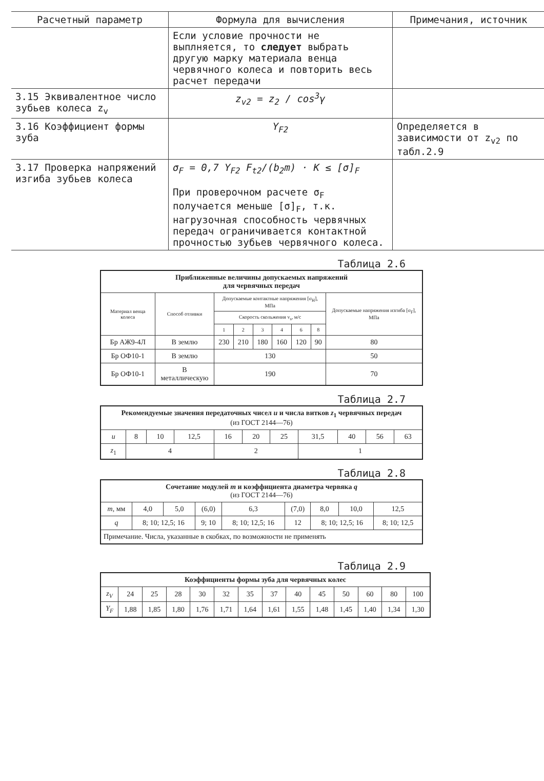| Расчетный параметр | Формула для вычисления | Примечания, источник |
| --- | --- | --- |
| | Если условие прочности не выплняется, то следует выбрать другую марку материала венца червячного колеса и повторить весь расчет передачи | |
| 3.15 Эквивалентное число зубьев колеса z<sub>v</sub> | z<sub>v2</sub> = z<sub>2</sub> / cos<sup>3</sup>γ | |
| 3.16 Коэффициент формы зуба | Y<sub>F2</sub> | Определяется в зависимости от z<sub>v2</sub> по табл.2.9 |
| 3.17 Проверка напряжений изгиба зубьев колеса | σ<sub>F</sub> = 0,7 Y<sub>F2</sub> F<sub>t2</sub>/(b<sub>2</sub>m) · K ≤ [σ]<sub>F</sub> При проверочном расчете σ<sub>F</sub> получается меньше [σ]<sub>F</sub>, т.к. нагрузочная способность червячных передач ограничивается контактной прочностью зубьев червячного колеса. | |
Таблица 2.6
| Приближенные величины допускаемых напряжений для червячных передач | | | | | | | | |
| --- | --- | --- | --- | --- | --- | --- | --- | --- |
| Материал венца колеса | Способ отливки | Допускаемые контактные напряжения [σ<sub>H</sub>], МПа | | | | | | Допускаемые напряжения изгиба [σ<sub>F</sub>], МПа |
| | | Скорость скольжения v<sub>s</sub>, м/с | | | | | | |
| | | 1 | 2 | 3 | 4 | 6 | 8 | |
| Бр АЖ9-4Л | В землю | 230 | 210 | 180 | 160 | 120 | 90 | 80 |
| Бр ОФ10-1 | В землю | 130 | | | | | | 50 |
| Бр ОФ10-1 | В металлическую | 190 | | | | | | 70 |
Таблица 2.7
| Рекомендуемые значения передаточных чисел u и числа витков z<sub>1</sub> червячных передач (из ГОСТ 2144—76) | | | | | | | | | | |
| --- | --- | --- | --- | --- | --- | --- | --- | --- | --- | --- |
| u | 8 | 10 | 12,5 | 16 | 20 | 25 | 31,5 | 40 | 56 | 63 |
| z<sub>1</sub> | 4 | | | 2 | | | 1 | | | |
Таблица 2.8
| Сочетание модулей m и коэффициента диаметра червяка q (из ГОСТ 2144—76) | | | | | | | | |
| --- | --- | --- | --- | --- | --- | --- | --- | --- |
| m , мм | 4,0 | 5,0 | (6,0) | 6,3 | (7,0) | 8,0 | 10,0 | 12,5 |
| q | 8; 10; 12,5; 16 | | 9; 10 | 8; 10; 12,5; 16 | 12 | 8; 10; 12,5; 16 | | 8; 10; 12,5 |
| Примечание. Числа, указанные в скобках, по возможности не применять | | | | | | | | |
Таблица 2.9
| Коэффициенты формы зуба для червячных колес | | | | | | | | | | | | | |
| --- | --- | --- | --- | --- | --- | --- | --- | --- | --- | --- | --- | --- | --- |
| z<sub>V</sub> | 24 | 25 | 28 | 30 | 32 | 35 | 37 | 40 | 45 | 50 | 60 | 80 | 100 |
| Y<sub>F</sub> | 1,88 | 1,85 | 1,80 | 1,76 | 1,71 | 1,64 | 1,61 | 1,55 | 1,48 | 1,45 | 1,40 | 1,34 | 1,30 |